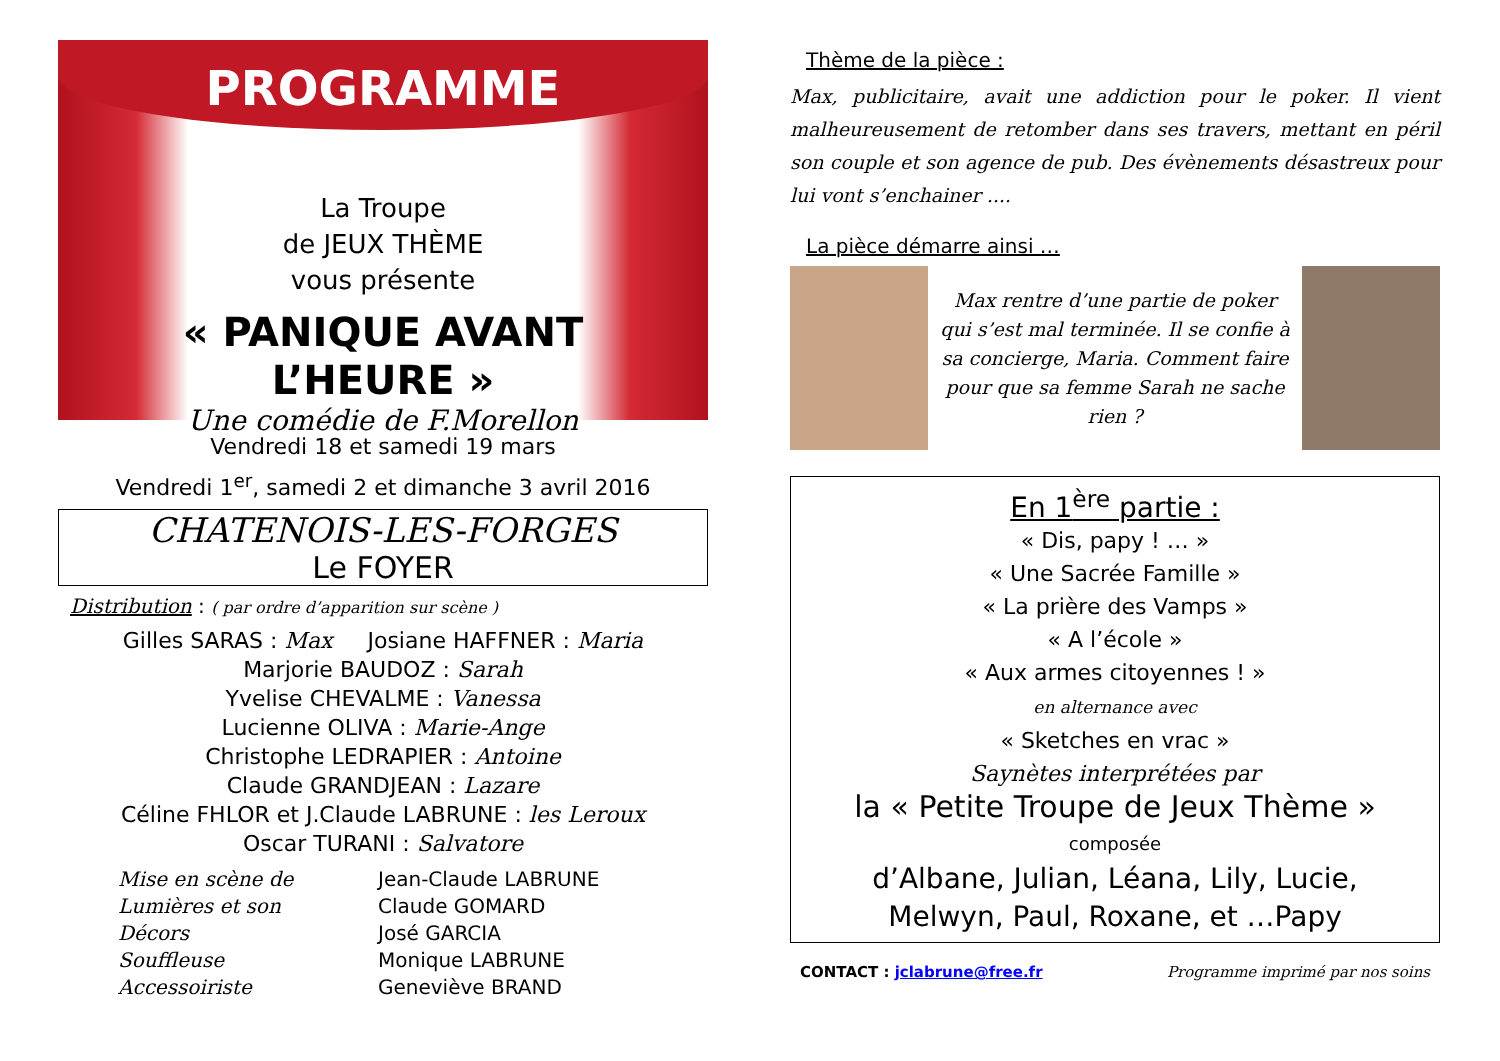PROGRAMME
La Troupe
de JEUX THÈME
vous présente
« PANIQUE AVANT
L’HEURE »
Une comédie de F.Morellon
Vendredi 18 et samedi 19 mars
Vendredi 1<sup>er</sup>, samedi 2 et dimanche 3 avril 2016
CHATENOIS-LES-FORGES
Le FOYER
Distribution : ( par ordre d’apparition sur scène )
Gilles SARAS : Max Josiane HAFFNER : Maria
Marjorie BAUDOZ : Sarah
Yvelise CHEVALME : Vanessa
Lucienne OLIVA : Marie-Ange
Christophe LEDRAPIER : Antoine
Claude GRANDJEAN : Lazare
Céline FHLOR et J.Claude LABRUNE : les Leroux
Oscar TURANI : Salvatore
Mise en scène de
Lumières et son
Décors
Souffleuse
Accessoiriste
Jean-Claude LABRUNE
Claude GOMARD
José GARCIA
Monique LABRUNE
Geneviève BRAND
Thème de la pièce :
Max, publicitaire, avait une addiction pour le poker. Il vient malheureusement de retomber dans ses travers, mettant en péril son couple et son agence de pub. Des évènements désastreux pour lui vont s’enchainer ....
La pièce démarre ainsi …
Max rentre d’une partie de poker qui s’est mal terminée. Il se confie à sa concierge, Maria. Comment faire pour que sa femme Sarah ne sache rien ?
En 1<sup>ère</sup> partie :
« Dis, papy ! … »
« Une Sacrée Famille »
« La prière des Vamps »
« A l’école »
« Aux armes citoyennes ! »
en alternance avec
« Sketches en vrac »
Saynètes interprétées par
la « Petite Troupe de Jeux Thème »
composée
d’Albane, Julian, Léana, Lily, Lucie,
Melwyn, Paul, Roxane, et …Papy
CONTACT : jclabrune@free.fr Programme imprimé par nos soins